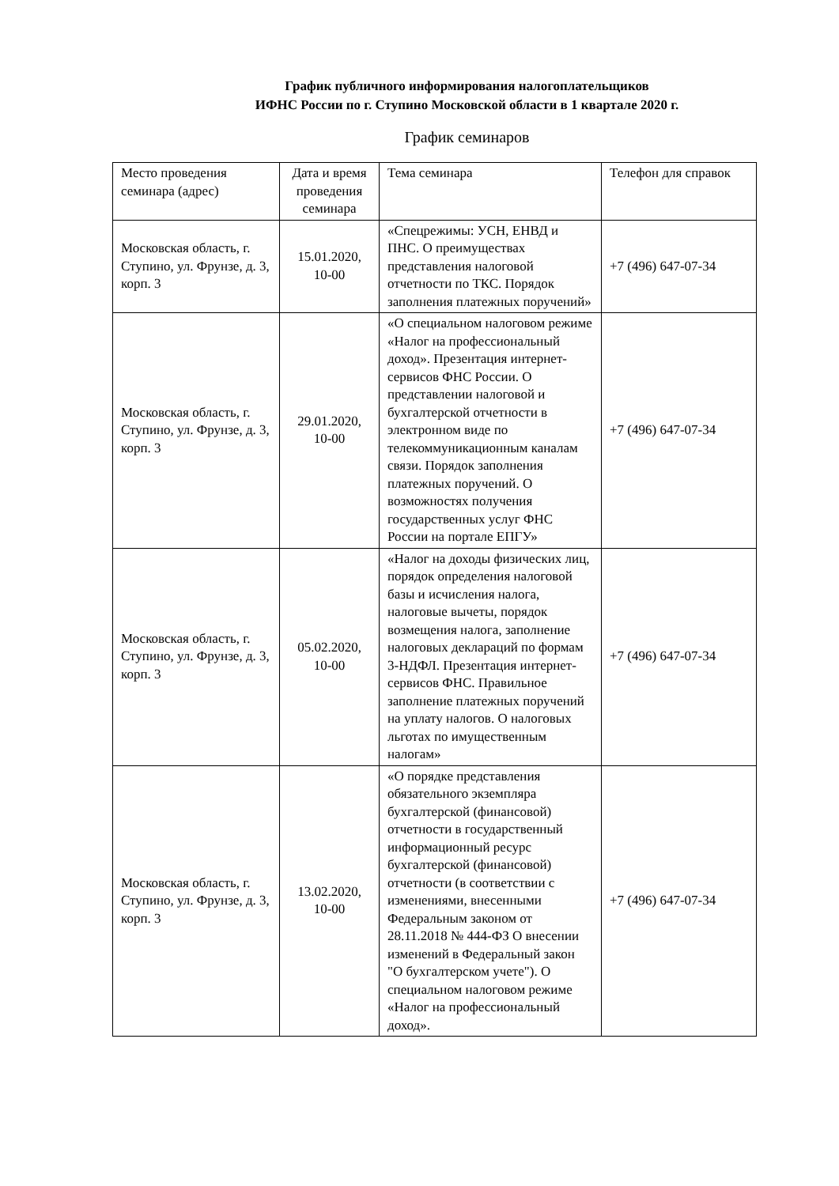График публичного информирования налогоплательщиков
ИФНС России по г. Ступино Московской области в 1 квартале 2020 г.
График семинаров
| Место проведения семинара (адрес) | Дата и время проведения семинара | Тема семинара | Телефон для справок |
| --- | --- | --- | --- |
| Московская область, г. Ступино, ул. Фрунзе, д. 3, корп. 3 | 15.01.2020, 10-00 | «Спецрежимы: УСН, ЕНВД и ПНС. О преимуществах представления налоговой отчетности по ТКС. Порядок заполнения платежных поручений» | +7 (496) 647-07-34 |
| Московская область, г. Ступино, ул. Фрунзе, д. 3, корп. 3 | 29.01.2020, 10-00 | «О специальном налоговом режиме «Налог на профессиональный доход». Презентация интернет-сервисов ФНС России. О представлении налоговой и бухгалтерской отчетности в электронном виде по телекоммуникационным каналам связи. Порядок заполнения платежных поручений. О возможностях получения государственных услуг ФНС России на портале ЕПГУ» | +7 (496) 647-07-34 |
| Московская область, г. Ступино, ул. Фрунзе, д. 3, корп. 3 | 05.02.2020, 10-00 | «Налог на доходы физических лиц, порядок определения налоговой базы и исчисления налога, налоговые вычеты, порядок возмещения налога, заполнение налоговых деклараций по формам 3-НДФЛ. Презентация интернет-сервисов ФНС. Правильное заполнение платежных поручений на уплату налогов. О налоговых льготах по имущественным налогам» | +7 (496) 647-07-34 |
| Московская область, г. Ступино, ул. Фрунзе, д. 3, корп. 3 | 13.02.2020, 10-00 | «О порядке представления обязательного экземпляра бухгалтерской (финансовой) отчетности в государственный информационный ресурс бухгалтерской (финансовой) отчетности (в соответствии с изменениями, внесенными Федеральным законом от 28.11.2018 № 444-ФЗ О внесении изменений в Федеральный закон "О бухгалтерском учете"). О специальном налоговом режиме «Налог на профессиональный доход». | +7 (496) 647-07-34 |